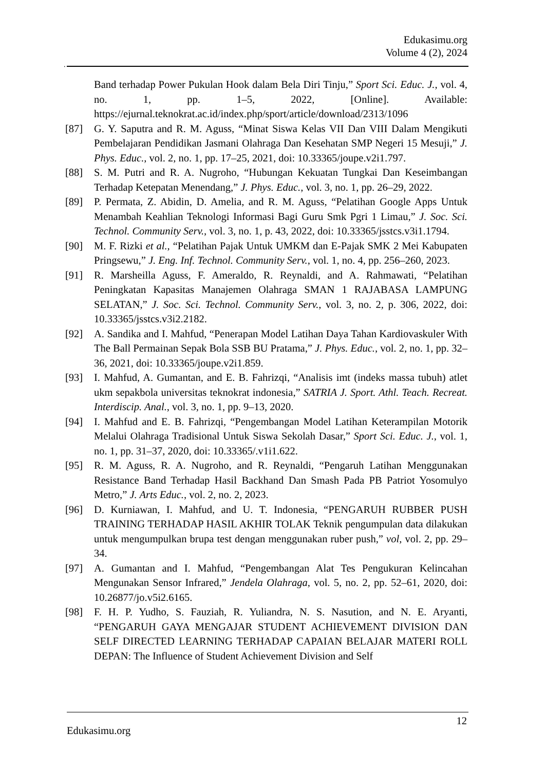Edukasimu.org
Volume 4 (2), 2024
.
Band terhadap Power Pukulan Hook dalam Bela Diri Tinju,” Sport Sci. Educ. J., vol. 4, no. 1, pp. 1–5, 2022, [Online]. Available: https://ejurnal.teknokrat.ac.id/index.php/sport/article/download/2313/1096
[87] G. Y. Saputra and R. M. Aguss, “Minat Siswa Kelas VII Dan VIII Dalam Mengikuti Pembelajaran Pendidikan Jasmani Olahraga Dan Kesehatan SMP Negeri 15 Mesuji,” J. Phys. Educ., vol. 2, no. 1, pp. 17–25, 2021, doi: 10.33365/joupe.v2i1.797.
[88] S. M. Putri and R. A. Nugroho, “Hubungan Kekuatan Tungkai Dan Keseimbangan Terhadap Ketepatan Menendang,” J. Phys. Educ., vol. 3, no. 1, pp. 26–29, 2022.
[89] P. Permata, Z. Abidin, D. Amelia, and R. M. Aguss, “Pelatihan Google Apps Untuk Menambah Keahlian Teknologi Informasi Bagi Guru Smk Pgri 1 Limau,” J. Soc. Sci. Technol. Community Serv., vol. 3, no. 1, p. 43, 2022, doi: 10.33365/jsstcs.v3i1.1794.
[90] M. F. Rizki et al., “Pelatihan Pajak Untuk UMKM dan E-Pajak SMK 2 Mei Kabupaten Pringsewu,” J. Eng. Inf. Technol. Community Serv., vol. 1, no. 4, pp. 256–260, 2023.
[91] R. Marsheilla Aguss, F. Ameraldo, R. Reynaldi, and A. Rahmawati, “Pelatihan Peningkatan Kapasitas Manajemen Olahraga SMAN 1 RAJABASA LAMPUNG SELATAN,” J. Soc. Sci. Technol. Community Serv., vol. 3, no. 2, p. 306, 2022, doi: 10.33365/jsstcs.v3i2.2182.
[92] A. Sandika and I. Mahfud, “Penerapan Model Latihan Daya Tahan Kardiovaskuler With The Ball Permainan Sepak Bola SSB BU Pratama,” J. Phys. Educ., vol. 2, no. 1, pp. 32–36, 2021, doi: 10.33365/joupe.v2i1.859.
[93] I. Mahfud, A. Gumantan, and E. B. Fahrizqi, “Analisis imt (indeks massa tubuh) atlet ukm sepakbola universitas teknokrat indonesia,” SATRIA J. Sport. Athl. Teach. Recreat. Interdiscip. Anal., vol. 3, no. 1, pp. 9–13, 2020.
[94] I. Mahfud and E. B. Fahrizqi, “Pengembangan Model Latihan Keterampilan Motorik Melalui Olahraga Tradisional Untuk Siswa Sekolah Dasar,” Sport Sci. Educ. J., vol. 1, no. 1, pp. 31–37, 2020, doi: 10.33365/.v1i1.622.
[95] R. M. Aguss, R. A. Nugroho, and R. Reynaldi, “Pengaruh Latihan Menggunakan Resistance Band Terhadap Hasil Backhand Dan Smash Pada PB Patriot Yosomulyo Metro,” J. Arts Educ., vol. 2, no. 2, 2023.
[96] D. Kurniawan, I. Mahfud, and U. T. Indonesia, “PENGARUH RUBBER PUSH TRAINING TERHADAP HASIL AKHIR TOLAK Teknik pengumpulan data dilakukan untuk mengumpulkan brupa test dengan menggunakan ruber push,” vol, vol. 2, pp. 29–34.
[97] A. Gumantan and I. Mahfud, “Pengembangan Alat Tes Pengukuran Kelincahan Mengunakan Sensor Infrared,” Jendela Olahraga, vol. 5, no. 2, pp. 52–61, 2020, doi: 10.26877/jo.v5i2.6165.
[98] F. H. P. Yudho, S. Fauziah, R. Yuliandra, N. S. Nasution, and N. E. Aryanti, “PENGARUH GAYA MENGAJAR STUDENT ACHIEVEMENT DIVISION DAN SELF DIRECTED LEARNING TERHADAP CAPAIAN BELAJAR MATERI ROLL DEPAN: The Influence of Student Achievement Division and Self
Edukasimu.org
12